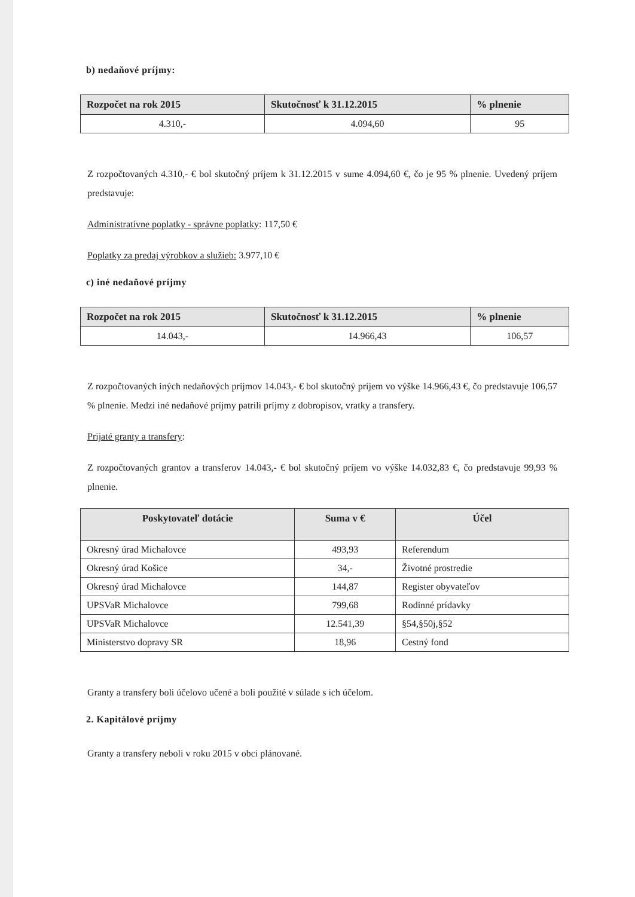b) nedaňové príjmy:
| Rozpočet na rok 2015 | Skutočnosť k 31.12.2015 | % plnenie |
| --- | --- | --- |
| 4.310,- | 4.094,60 | 95 |
Z rozpočtovaných 4.310,- € bol skutočný príjem k 31.12.2015 v sume 4.094,60 €, čo je 95 % plnenie. Uvedený príjem predstavuje:
Administratívne poplatky - správne poplatky: 117,50 €
Poplatky za predaj výrobkov a služieb: 3.977,10 €
c) iné nedaňové príjmy
| Rozpočet na rok 2015 | Skutočnosť k 31.12.2015 | % plnenie |
| --- | --- | --- |
| 14.043,- | 14.966,43 | 106,57 |
Z rozpočtovaných iných nedaňových príjmov 14.043,- € bol skutočný príjem vo výške 14.966,43 €, čo predstavuje 106,57 % plnenie. Medzi iné nedaňové príjmy patrili príjmy z dobropisov, vratky a transfery.
Prijaté granty a transfery:
Z rozpočtovaných grantov a transferov 14.043,- € bol skutočný príjem vo výške 14.032,83 €, čo predstavuje 99,93 % plnenie.
| Poskytovateľ dotácie | Suma v € | Účel |
| --- | --- | --- |
| Okresný úrad Michalovce | 493,93 | Referendum |
| Okresný úrad Košice | 34,- | Životné prostredie |
| Okresný úrad Michalovce | 144,87 | Register obyvateľov |
| UPSVaR Michalovce | 799,68 | Rodinné prídavky |
| UPSVaR Michalovce | 12.541,39 | §54,§50j,§52 |
| Ministerstvo dopravy SR | 18,96 | Cestný fond |
Granty a transfery boli účelovo učené a boli použité v súlade s ich účelom.
2. Kapitálové príjmy
Granty a transfery neboli v roku 2015 v obci plánované.